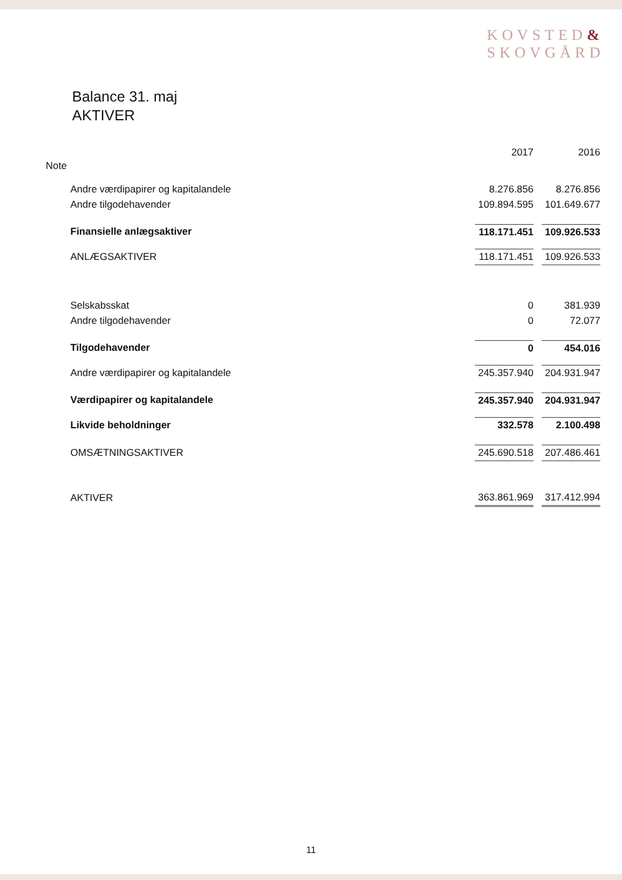KOVSTED&
SKOVGÅRD
Balance 31. maj
AKTIVER
| Note | 2017 | | 2016 |
| --- | --- | --- | --- |
| Andre værdipapirer og kapitalandele | 8.276.856 | | 8.276.856 |
| Andre tilgodehavender | 109.894.595 | | 101.649.677 |
| Finansielle anlægsaktiver | 118.171.451 | | 109.926.533 |
| ANLÆGSAKTIVER | 118.171.451 | | 109.926.533 |
| Selskabsskat | 0 | | 381.939 |
| Andre tilgodehavender | 0 | | 72.077 |
| Tilgodehavender | 0 | | 454.016 |
| Andre værdipapirer og kapitalandele | 245.357.940 | | 204.931.947 |
| Værdipapirer og kapitalandele | 245.357.940 | | 204.931.947 |
| Likvide beholdninger | 332.578 | | 2.100.498 |
| OMSÆTNINGSAKTIVER | 245.690.518 | | 207.486.461 |
| AKTIVER | 363.861.969 | | 317.412.994 |
11